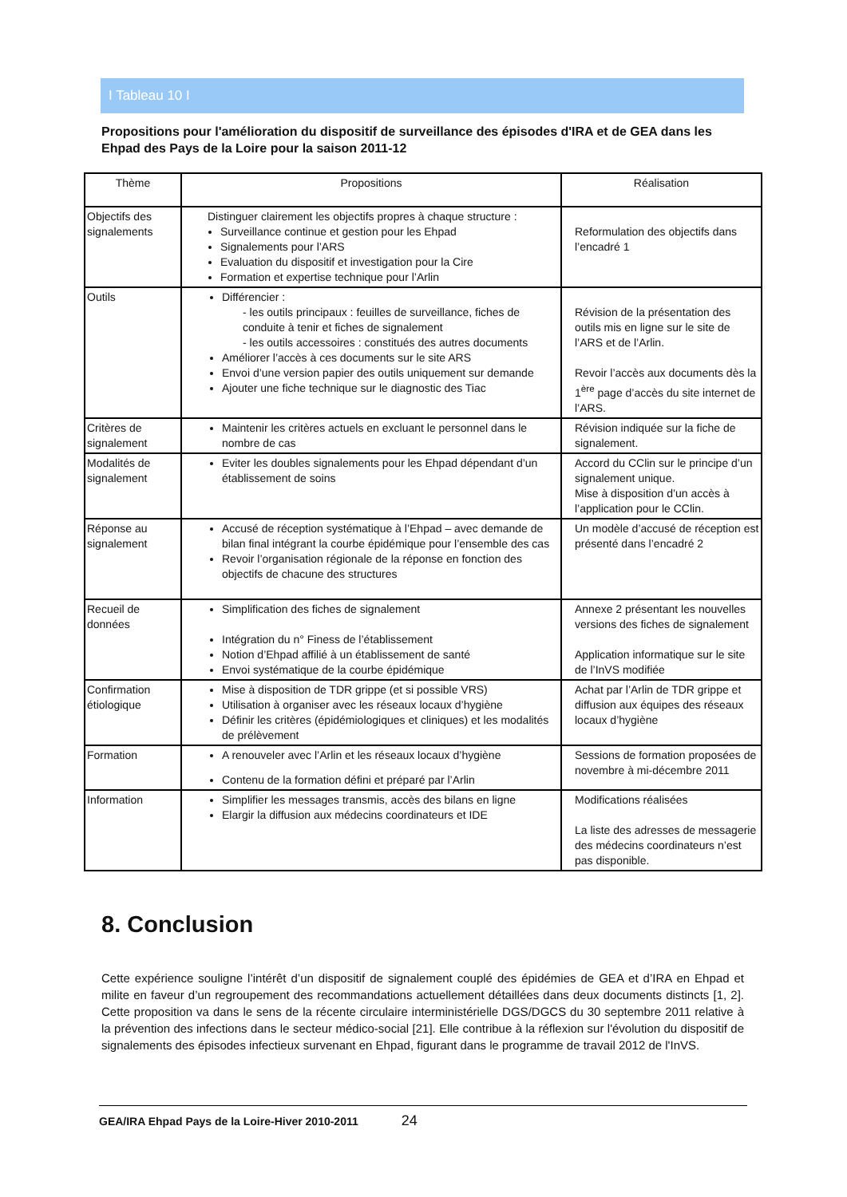I Tableau 10 I
Propositions pour l'amélioration du dispositif de surveillance des épisodes d'IRA et de GEA dans les Ehpad des Pays de la Loire pour la saison 2011-12
| Thème | Propositions | Réalisation |
| --- | --- | --- |
| Objectifs des signalements | Distinguer clairement les objectifs propres à chaque structure : Surveillance continue et gestion pour les Ehpad Signalements pour l’ARS Evaluation du dispositif et investigation pour la Cire Formation et expertise technique pour l’Arlin | Reformulation des objectifs dans l’encadré 1 |
| Outils | Différencier : - les outils principaux : feuilles de surveillance, fiches de conduite à tenir et fiches de signalement - les outils accessoires : constitués des autres documents Améliorer l’accès à ces documents sur le site ARS Envoi d’une version papier des outils uniquement sur demande Ajouter une fiche technique sur le diagnostic des Tiac | Révision de la présentation des outils mis en ligne sur le site de l’ARS et de l’Arlin. Revoir l’accès aux documents dès la 1<sup>ère</sup> page d’accès du site internet de l’ARS. |
| Critères de signalement | Maintenir les critères actuels en excluant le personnel dans le nombre de cas | Révision indiquée sur la fiche de signalement. |
| Modalités de signalement | Eviter les doubles signalements pour les Ehpad dépendant d’un établissement de soins | Accord du CClin sur le principe d’un signalement unique. Mise à disposition d’un accès à l’application pour le CClin. |
| Réponse au signalement | Accusé de réception systématique à l’Ehpad – avec demande de bilan final intégrant la courbe épidémique pour l’ensemble des cas Revoir l’organisation régionale de la réponse en fonction des objectifs de chacune des structures | Un modèle d’accusé de réception est présenté dans l’encadré 2 |
| Recueil de données | Simplification des fiches de signalement Intégration du n° Finess de l’établissement Notion d’Ehpad affilié à un établissement de santé Envoi systématique de la courbe épidémique | Annexe 2 présentant les nouvelles versions des fiches de signalement Application informatique sur le site de l’InVS modifiée |
| Confirmation étiologique | Mise à disposition de TDR grippe (et si possible VRS) Utilisation à organiser avec les réseaux locaux d’hygiène Définir les critères (épidémiologiques et cliniques) et les modalités de prélèvement | Achat par l’Arlin de TDR grippe et diffusion aux équipes des réseaux locaux d’hygiène |
| Formation | A renouveler avec l’Arlin et les réseaux locaux d’hygiène Contenu de la formation défini et préparé par l’Arlin | Sessions de formation proposées de novembre à mi-décembre 2011 |
| Information | Simplifier les messages transmis, accès des bilans en ligne Elargir la diffusion aux médecins coordinateurs et IDE | Modifications réalisées La liste des adresses de messagerie des médecins coordinateurs n’est pas disponible. |
8. Conclusion
Cette expérience souligne l’intérêt d’un dispositif de signalement couplé des épidémies de GEA et d’IRA en Ehpad et milite en faveur d’un regroupement des recommandations actuellement détaillées dans deux documents distincts [1, 2]. Cette proposition va dans le sens de la récente circulaire interministérielle DGS/DGCS du 30 septembre 2011 relative à la prévention des infections dans le secteur médico-social [21]. Elle contribue à la réflexion sur l'évolution du dispositif de signalements des épisodes infectieux survenant en Ehpad, figurant dans le programme de travail 2012 de l'InVS.
GEA/IRA Ehpad Pays de la Loire-Hiver 2010-2011 24